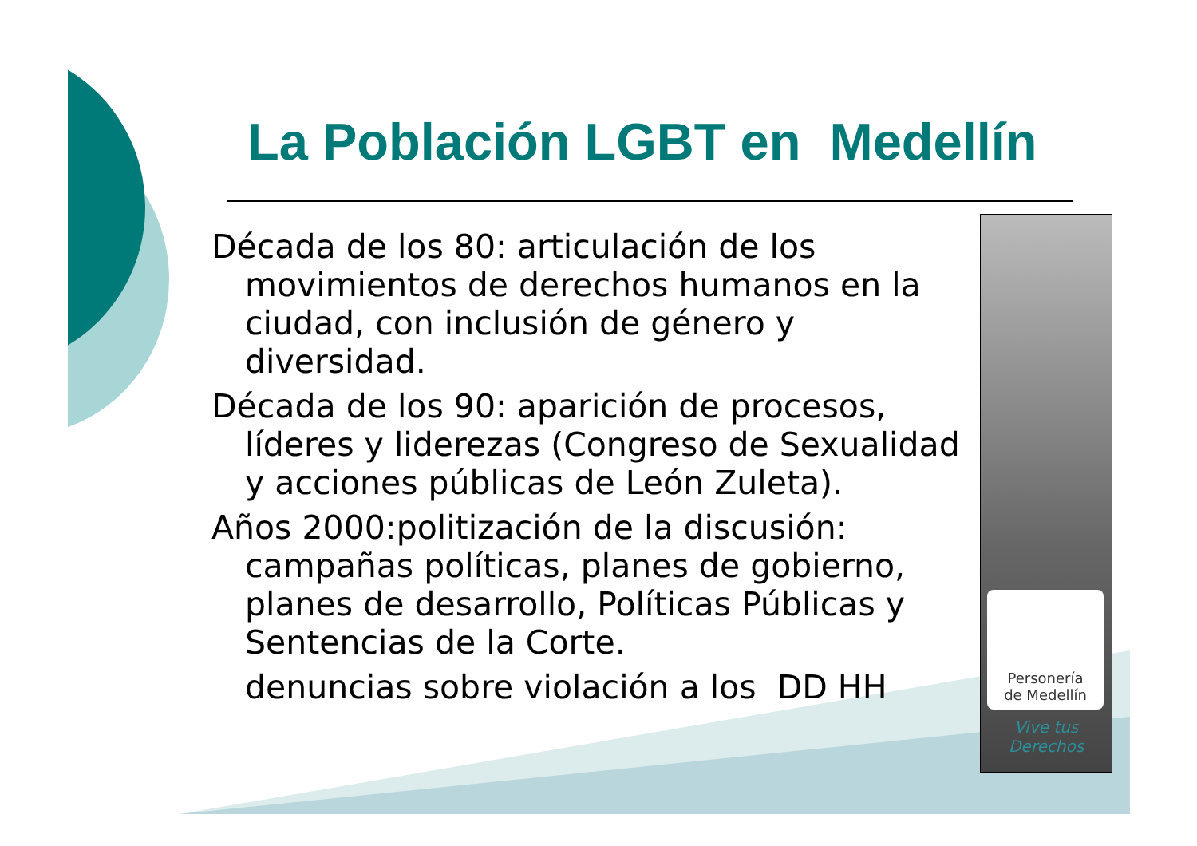La Población LGBT en Medellín
Década de los 80: articulación de los movimientos de derechos humanos en la ciudad, con inclusión de género y diversidad.
Década de los 90: aparición de procesos, líderes y liderezas (Congreso de Sexualidad y acciones públicas de León Zuleta).
Años 2000:politización de la discusión: campañas políticas, planes de gobierno, planes de desarrollo, Políticas Públicas y Sentencias de la Corte.
denuncias sobre violación a los DD HH
Personería
de Medellín
Vive tus
Derechos